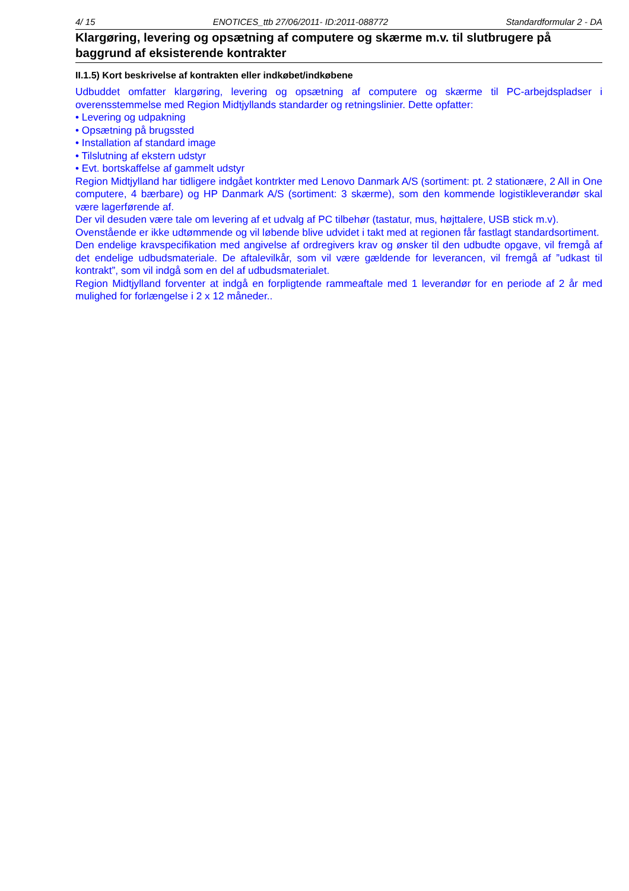4/ 15 ENOTICES_ttb 27/06/2011- ID:2011-088772 Standardformular 2 - DA
Klargøring, levering og opsætning af computere og skærme m.v. til slutbrugere på baggrund af eksisterende kontrakter
II.1.5) Kort beskrivelse af kontrakten eller indkøbet/indkøbene
Udbuddet omfatter klargøring, levering og opsætning af computere og skærme til PC-arbejdspladser i overensstemmelse med Region Midtjyllands standarder og retningslinier. Dette opfatter:
• Levering og udpakning
• Opsætning på brugssted
• Installation af standard image
• Tilslutning af ekstern udstyr
• Evt. bortskaffelse af gammelt udstyr
Region Midtjylland har tidligere indgået kontrkter med Lenovo Danmark A/S (sortiment: pt. 2 stationære, 2 All in One computere, 4 bærbare) og HP Danmark A/S (sortiment: 3 skærme), som den kommende logistikleverandør skal være lagerførende af.
Der vil desuden være tale om levering af et udvalg af PC tilbehør (tastatur, mus, højttalere, USB stick m.v).
Ovenstående er ikke udtømmende og vil løbende blive udvidet i takt med at regionen får fastlagt standardsortiment.
Den endelige kravspecifikation med angivelse af ordregivers krav og ønsker til den udbudte opgave, vil fremgå af det endelige udbudsmateriale. De aftalevilkår, som vil være gældende for leverancen, vil fremgå af ”udkast til kontrakt”, som vil indgå som en del af udbudsmaterialet.
Region Midtjylland forventer at indgå en forpligtende rammeaftale med 1 leverandør for en periode af 2 år med mulighed for forlængelse i 2 x 12 måneder..